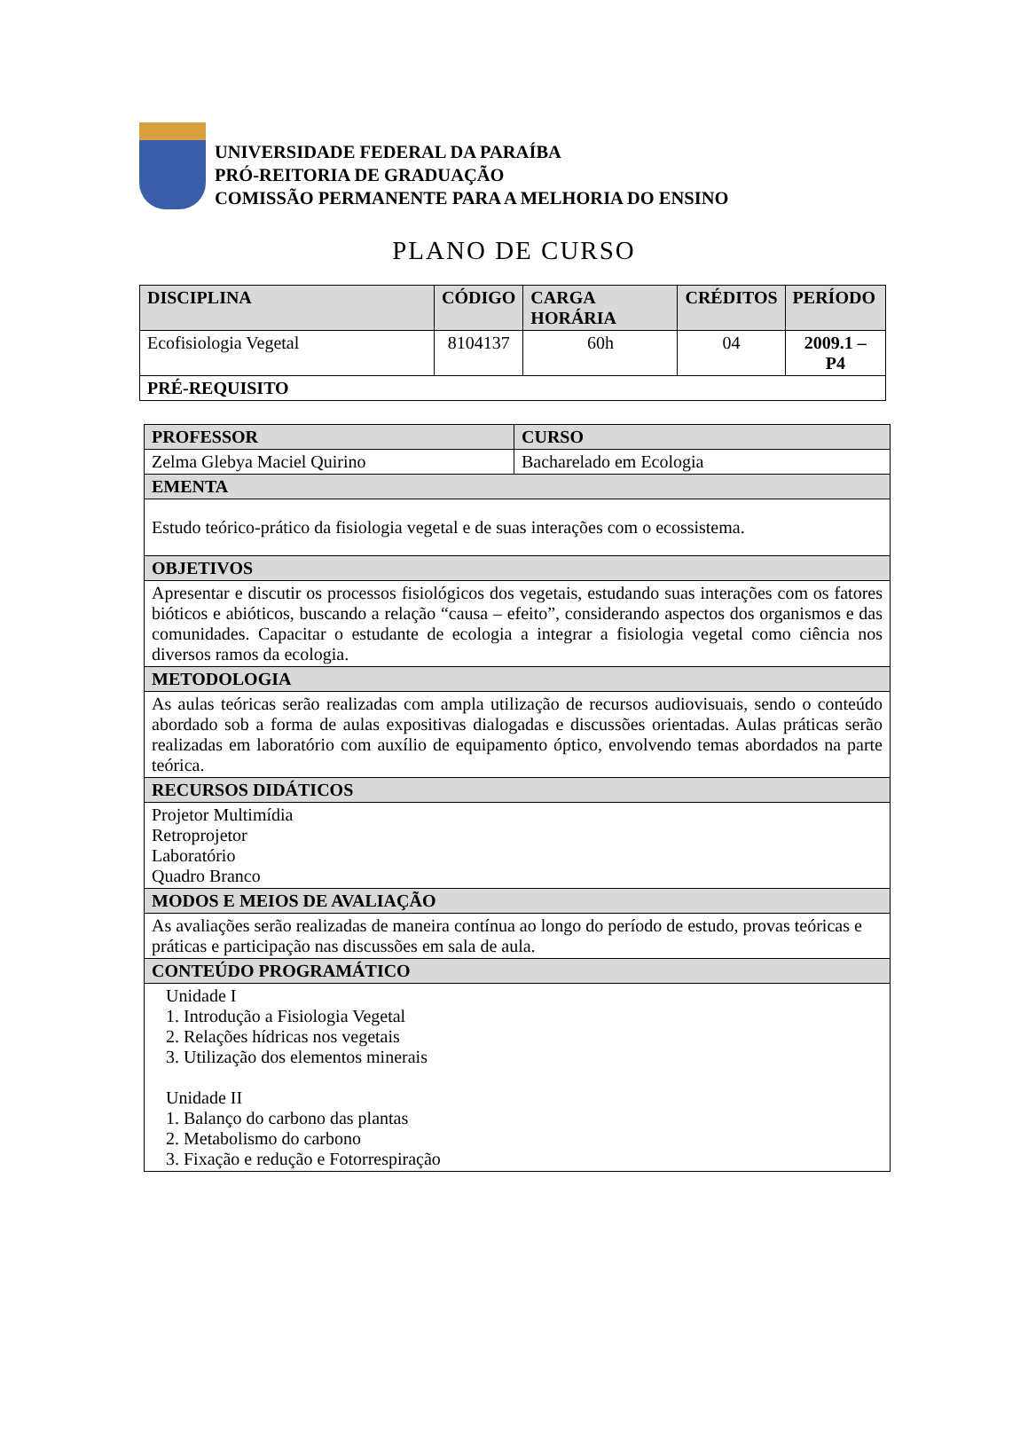UNIVERSIDADE FEDERAL DA PARAÍBA
PRÓ-REITORIA DE GRADUAÇÃO
COMISSÃO PERMANENTE PARA A MELHORIA DO ENSINO
PLANO DE CURSO
| DISCIPLINA | CÓDIGO | CARGA HORÁRIA | CRÉDITOS | PERÍODO |
| --- | --- | --- | --- | --- |
| Ecofisiologia Vegetal | 8104137 | 60h | 04 | 2009.1 – P4 |
| PRÉ-REQUISITO | | | | |
| PROFESSOR | CURSO |
| --- | --- |
| Zelma Glebya Maciel Quirino | Bacharelado em Ecologia |
| EMENTA | |
| Estudo teórico-prático da fisiologia vegetal e de suas interações com o ecossistema. | |
| OBJETIVOS | |
| Apresentar e discutir os processos fisiológicos dos vegetais, estudando suas interações com os fatores bióticos e abióticos, buscando a relação “causa – efeito”, considerando aspectos dos organismos e das comunidades. Capacitar o estudante de ecologia a integrar a fisiologia vegetal como ciência nos diversos ramos da ecologia. | |
| METODOLOGIA | |
| As aulas teóricas serão realizadas com ampla utilização de recursos audiovisuais, sendo o conteúdo abordado sob a forma de aulas expositivas dialogadas e discussões orientadas. Aulas práticas serão realizadas em laboratório com auxílio de equipamento óptico, envolvendo temas abordados na parte teórica. | |
| RECURSOS DIDÁTICOS | |
| Projetor Multimídia Retroprojetor Laboratório Quadro Branco | |
| MODOS E MEIOS DE AVALIAÇÃO | |
| As avaliações serão realizadas de maneira contínua ao longo do período de estudo, provas teóricas e práticas e participação nas discussões em sala de aula. | |
| CONTEÚDO PROGRAMÁTICO | |
| Unidade I 1. Introdução a Fisiologia Vegetal 2. Relações hídricas nos vegetais 3. Utilização dos elementos minerais Unidade II 1. Balanço do carbono das plantas 2. Metabolismo do carbono 3. Fixação e redução e Fotorrespiração | |